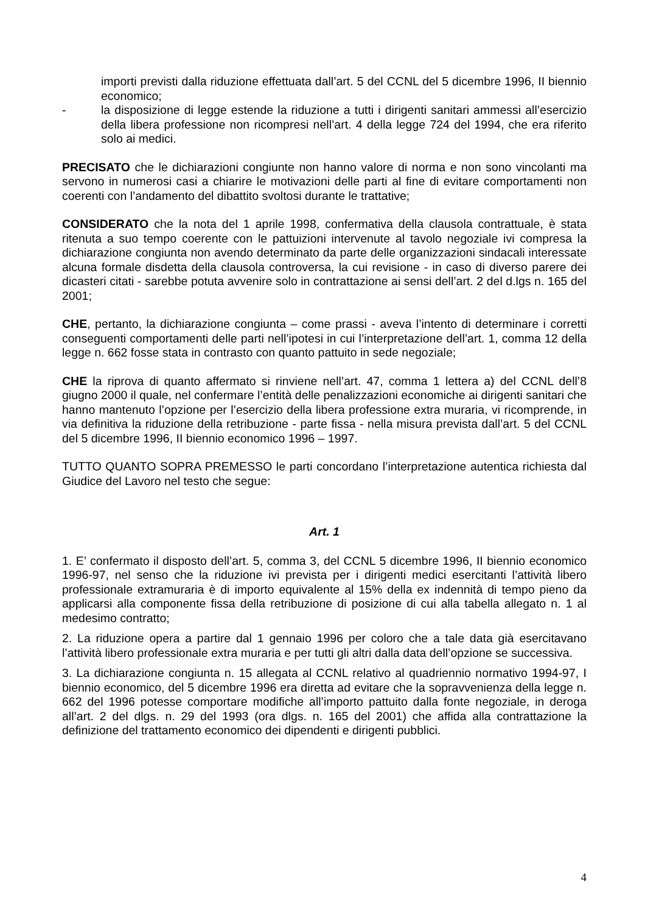importi previsti dalla riduzione effettuata dall’art. 5 del CCNL del 5 dicembre 1996, II biennio economico;
- la disposizione di legge estende la riduzione a tutti i dirigenti sanitari ammessi all’esercizio della libera professione non ricompresi nell’art. 4 della legge 724 del 1994, che era riferito solo ai medici.
PRECISATO che le dichiarazioni congiunte non hanno valore di norma e non sono vincolanti ma servono in numerosi casi a chiarire le motivazioni delle parti al fine di evitare comportamenti non coerenti con l’andamento del dibattito svoltosi durante le trattative;
CONSIDERATO che la nota del 1 aprile 1998, confermativa della clausola contrattuale, è stata ritenuta a suo tempo coerente con le pattuizioni intervenute al tavolo negoziale ivi compresa la dichiarazione congiunta non avendo determinato da parte delle organizzazioni sindacali interessate alcuna formale disdetta della clausola controversa, la cui revisione - in caso di diverso parere dei dicasteri citati - sarebbe potuta avvenire solo in contrattazione ai sensi dell’art. 2 del d.lgs n. 165 del 2001;
CHE, pertanto, la dichiarazione congiunta – come prassi - aveva l’intento di determinare i corretti conseguenti comportamenti delle parti nell’ipotesi in cui l’interpretazione dell’art. 1, comma 12 della legge n. 662 fosse stata in contrasto con quanto pattuito in sede negoziale;
CHE la riprova di quanto affermato si rinviene nell’art. 47, comma 1 lettera a) del CCNL dell’8 giugno 2000 il quale, nel confermare l’entità delle penalizzazioni economiche ai dirigenti sanitari che hanno mantenuto l’opzione per l’esercizio della libera professione extra muraria, vi ricomprende, in via definitiva la riduzione della retribuzione - parte fissa - nella misura prevista dall’art. 5 del CCNL del 5 dicembre 1996, II biennio economico 1996 – 1997.
TUTTO QUANTO SOPRA PREMESSO le parti concordano l’interpretazione autentica richiesta dal Giudice del Lavoro nel testo che segue:
Art. 1
1. E’ confermato il disposto dell’art. 5, comma 3, del CCNL 5 dicembre 1996, II biennio economico 1996-97, nel senso che la riduzione ivi prevista per i dirigenti medici esercitanti l’attività libero professionale extramuraria è di importo equivalente al 15% della ex indennità di tempo pieno da applicarsi alla componente fissa della retribuzione di posizione di cui alla tabella allegato n. 1 al medesimo contratto;
2. La riduzione opera a partire dal 1 gennaio 1996 per coloro che a tale data già esercitavano l’attività libero professionale extra muraria e per tutti gli altri dalla data dell’opzione se successiva.
3. La dichiarazione congiunta n. 15 allegata al CCNL relativo al quadriennio normativo 1994-97, I biennio economico, del 5 dicembre 1996 era diretta ad evitare che la sopravvenienza della legge n. 662 del 1996 potesse comportare modifiche all’importo pattuito dalla fonte negoziale, in deroga all’art. 2 del dlgs. n. 29 del 1993 (ora dlgs. n. 165 del 2001) che affida alla contrattazione la definizione del trattamento economico dei dipendenti e dirigenti pubblici.
4